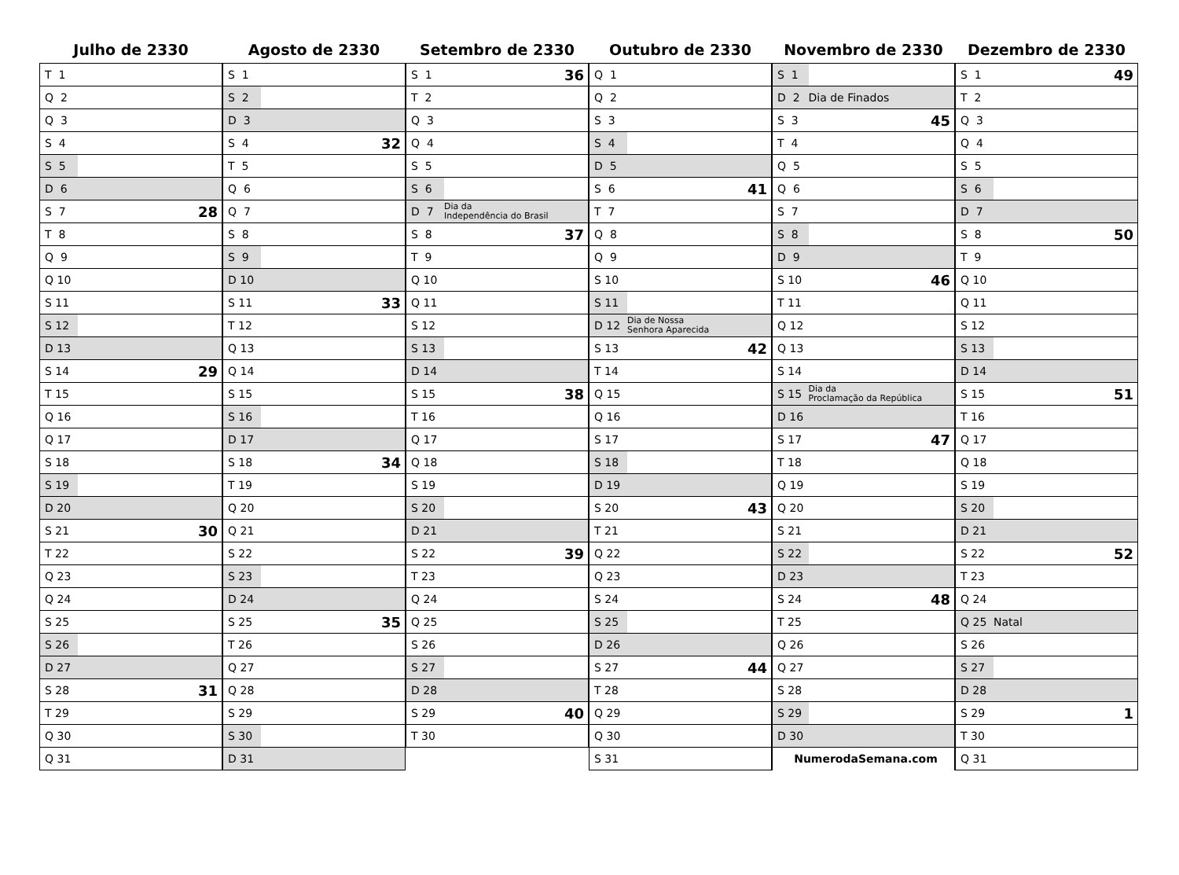Julho de 2330
| T 1 | | |
| Q 2 | | |
| Q 3 | | |
| S 4 | | |
| S 5 | | |
| D 6 | | |
| S 7 | | 28 |
| T 8 | | |
| Q 9 | | |
| Q 10 | | |
| S 11 | | |
| S 12 | | |
| D 13 | | |
| S 14 | | 29 |
| T 15 | | |
| Q 16 | | |
| Q 17 | | |
| S 18 | | |
| S 19 | | |
| D 20 | | |
| S 21 | | 30 |
| T 22 | | |
| Q 23 | | |
| Q 24 | | |
| S 25 | | |
| S 26 | | |
| D 27 | | |
| S 28 | | 31 |
| T 29 | | |
| Q 30 | | |
| Q 31 | | |
Agosto de 2330
| S 1 | | |
| S 2 | | |
| D 3 | | |
| S 4 | | 32 |
| T 5 | | |
| Q 6 | | |
| Q 7 | | |
| S 8 | | |
| S 9 | | |
| D 10 | | |
| S 11 | | 33 |
| T 12 | | |
| Q 13 | | |
| Q 14 | | |
| S 15 | | |
| S 16 | | |
| D 17 | | |
| S 18 | | 34 |
| T 19 | | |
| Q 20 | | |
| Q 21 | | |
| S 22 | | |
| S 23 | | |
| D 24 | | |
| S 25 | | 35 |
| T 26 | | |
| Q 27 | | |
| Q 28 | | |
| S 29 | | |
| S 30 | | |
| D 31 | | |
Setembro de 2330
| S 1 | | 36 |
| T 2 | | |
| Q 3 | | |
| Q 4 | | |
| S 5 | | |
| S 6 | | |
| D 7 | Dia da Independência do Brasil | |
| S 8 | | 37 |
| T 9 | | |
| Q 10 | | |
| Q 11 | | |
| S 12 | | |
| S 13 | | |
| D 14 | | |
| S 15 | | 38 |
| T 16 | | |
| Q 17 | | |
| Q 18 | | |
| S 19 | | |
| S 20 | | |
| D 21 | | |
| S 22 | | 39 |
| T 23 | | |
| Q 24 | | |
| Q 25 | | |
| S 26 | | |
| S 27 | | |
| D 28 | | |
| S 29 | | 40 |
| T 30 | | |
Outubro de 2330
| Q 1 | | |
| Q 2 | | |
| S 3 | | |
| S 4 | | |
| D 5 | | |
| S 6 | | 41 |
| T 7 | | |
| Q 8 | | |
| Q 9 | | |
| S 10 | | |
| S 11 | | |
| D 12 | Dia de Nossa Senhora Aparecida | |
| S 13 | | 42 |
| T 14 | | |
| Q 15 | | |
| Q 16 | | |
| S 17 | | |
| S 18 | | |
| D 19 | | |
| S 20 | | 43 |
| T 21 | | |
| Q 22 | | |
| Q 23 | | |
| S 24 | | |
| S 25 | | |
| D 26 | | |
| S 27 | | 44 |
| T 28 | | |
| Q 29 | | |
| Q 30 | | |
| S 31 | | |
Novembro de 2330
| S 1 | | |
| D 2 | Dia de Finados | |
| S 3 | | 45 |
| T 4 | | |
| Q 5 | | |
| Q 6 | | |
| S 7 | | |
| S 8 | | |
| D 9 | | |
| S 10 | | 46 |
| T 11 | | |
| Q 12 | | |
| Q 13 | | |
| S 14 | | |
| S 15 | Dia da Proclamação da República | |
| D 16 | | |
| S 17 | | 47 |
| T 18 | | |
| Q 19 | | |
| Q 20 | | |
| S 21 | | |
| S 22 | | |
| D 23 | | |
| S 24 | | 48 |
| T 25 | | |
| Q 26 | | |
| Q 27 | | |
| S 28 | | |
| S 29 | | |
| D 30 | | |
| NumerodaSemana.com | | |
Dezembro de 2330
| S 1 | | 49 |
| T 2 | | |
| Q 3 | | |
| Q 4 | | |
| S 5 | | |
| S 6 | | |
| D 7 | | |
| S 8 | | 50 |
| T 9 | | |
| Q 10 | | |
| Q 11 | | |
| S 12 | | |
| S 13 | | |
| D 14 | | |
| S 15 | | 51 |
| T 16 | | |
| Q 17 | | |
| Q 18 | | |
| S 19 | | |
| S 20 | | |
| D 21 | | |
| S 22 | | 52 |
| T 23 | | |
| Q 24 | | |
| Q 25 | Natal | |
| S 26 | | |
| S 27 | | |
| D 28 | | |
| S 29 | | 1 |
| T 30 | | |
| Q 31 | | |